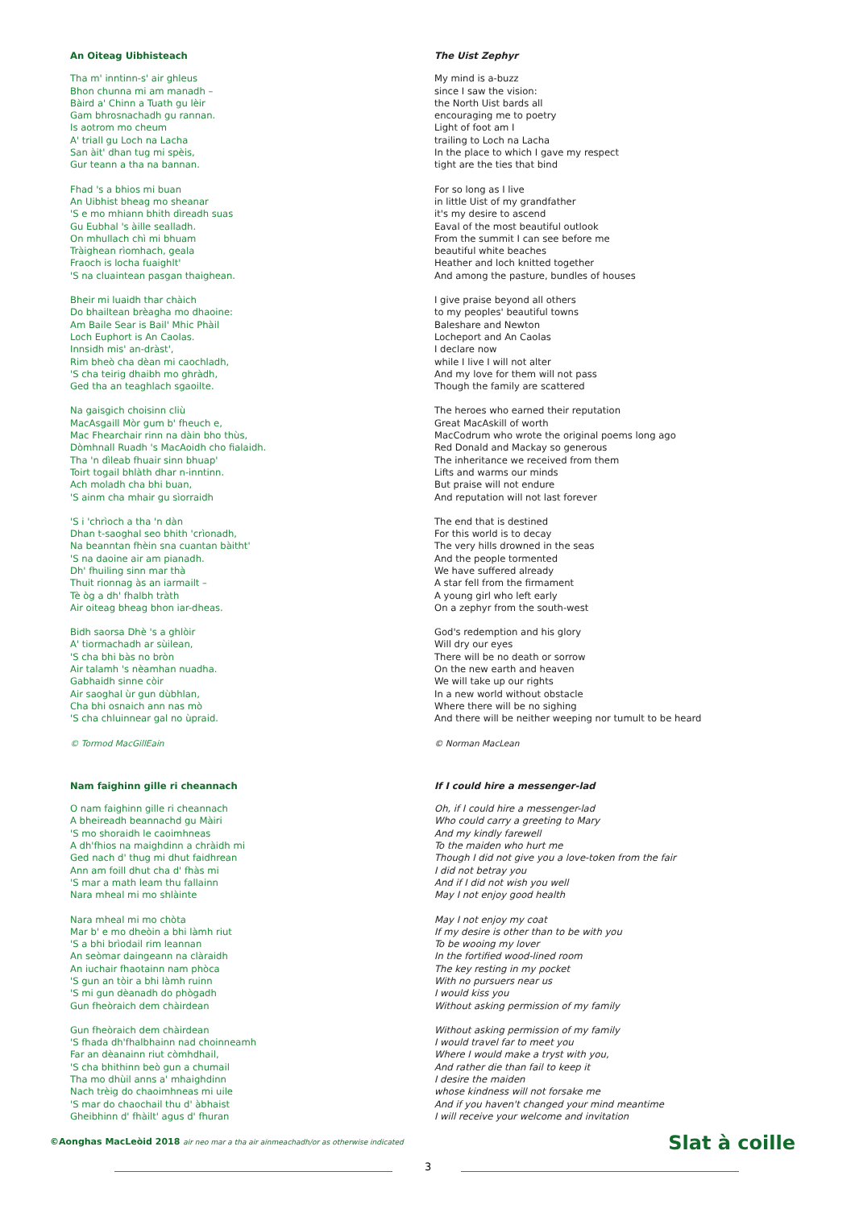An Oiteag Uibhisteach
Tha m' inntinn-s' air ghleus
Bhon chunna mi am manadh –
Bàird a' Chinn a Tuath gu lèir
Gam bhrosnachadh gu rannan.
Is aotrom mo cheum
A' triall gu Loch na Lacha
San àit' dhan tug mi spèis,
Gur teann a tha na bannan.
Fhad 's a bhios mi buan
An Uibhist bheag mo sheanar
'S e mo mhiann bhith dìreadh suas
Gu Eubhal 's àille sealladh.
On mhullach chì mi bhuam
Tràighean rìomhach, geala
Fraoch is locha fuaighlt'
'S na cluaintean pasgan thaighean.
Bheir mi luaidh thar chàich
Do bhailtean brèagha mo dhaoine:
Am Baile Sear is Bail' Mhic Phàil
Loch Euphort is An Caolas.
Innsidh mis' an-dràst',
Rim bheò cha dèan mi caochladh,
'S cha teirig dhaibh mo ghràdh,
Ged tha an teaghlach sgaoilte.
Na gaisgich choisinn cliù
MacAsgaill Mòr gum b' fheuch e,
Mac Fhearchair rinn na dàin bho thùs,
Dòmhnall Ruadh 's MacAoidh cho fialaidh.
Tha 'n dìleab fhuair sinn bhuap'
Toirt togail bhlàth dhar n-inntinn.
Ach moladh cha bhi buan,
'S ainm cha mhair gu sìorraidh
'S i 'chrìoch a tha 'n dàn
Dhan t-saoghal seo bhith 'crìonadh,
Na beanntan fhèin sna cuantan bàitht'
'S na daoine air am pianadh.
Dh' fhuiling sinn mar thà
Thuit rionnag às an iarmailt –
Tè òg a dh' fhalbh tràth
Air oiteag bheag bhon iar-dheas.
Bidh saorsa Dhè 's a ghlòir
A' tiormachadh ar sùilean,
'S cha bhi bàs no bròn
Air talamh 's nèamhan nuadha.
Gabhaidh sinne còir
Air saoghal ùr gun dùbhlan,
Cha bhi osnaich ann nas mò
'S cha chluinnear gal no ùpraid.
© Tormod MacGillEain
Nam faighinn gille ri cheannach
O nam faighinn gille ri cheannach
A bheireadh beannachd gu Màiri
'S mo shoraidh le caoimhneas
A dh'fhios na maighdinn a chràidh mi
Ged nach d' thug mi dhut faidhrean
Ann am foill dhut cha d' fhàs mi
'S mar a math leam thu fallainn
Nara mheal mi mo shlàinte
Nara mheal mi mo chòta
Mar b' e mo dheòin a bhi làmh riut
'S a bhi brìodail rim leannan
An seòmar daingeann na clàraidh
An iuchair fhaotainn nam phòca
'S gun an tòir a bhi làmh ruinn
'S mi gun dèanadh do phògadh
Gun fheòraich dem chàirdean
Gun fheòraich dem chàirdean
'S fhada dh'fhalbhainn nad choinneamh
Far an dèanainn riut còmhdhail,
'S cha bhithinn beò gun a chumail
Tha mo dhùil anns a' mhaighdinn
Nach trèig do chaoimhneas mi uile
'S mar do chaochail thu d' àbhaist
Gheibhinn d' fhàilt' agus d' fhuran
The Uist Zephyr
My mind is a-buzz
since I saw the vision:
the North Uist bards all
encouraging me to poetry
Light of foot am I
trailing to Loch na Lacha
In the place to which I gave my respect
tight are the ties that bind
For so long as I live
in little Uist of my grandfather
it's my desire to ascend
Eaval of the most beautiful outlook
From the summit I can see before me
beautiful white beaches
Heather and loch knitted together
And among the pasture, bundles of houses
I give praise beyond all others
to my peoples' beautiful towns
Baleshare and Newton
Locheport and An Caolas
I declare now
while I live I will not alter
And my love for them will not pass
Though the family are scattered
The heroes who earned their reputation
Great MacAskill of worth
MacCodrum who wrote the original poems long ago
Red Donald and Mackay so generous
The inheritance we received from them
Lifts and warms our minds
But praise will not endure
And reputation will not last forever
The end that is destined
For this world is to decay
The very hills drowned in the seas
And the people tormented
We have suffered already
A star fell from the firmament
A young girl who left early
On a zephyr from the south-west
God's redemption and his glory
Will dry our eyes
There will be no death or sorrow
On the new earth and heaven
We will take up our rights
In a new world without obstacle
Where there will be no sighing
And there will be neither weeping nor tumult to be heard
© Norman MacLean
If I could hire a messenger-lad
Oh, if I could hire a messenger-lad
Who could carry a greeting to Mary
And my kindly farewell
To the maiden who hurt me
Though I did not give you a love-token from the fair
I did not betray you
And if I did not wish you well
May I not enjoy good health
May I not enjoy my coat
If my desire is other than to be with you
To be wooing my lover
In the fortified wood-lined room
The key resting in my pocket
With no pursuers near us
I would kiss you
Without asking permission of my family
Without asking permission of my family
I would travel far to meet you
Where I would make a tryst with you,
And rather die than fail to keep it
I desire the maiden
whose kindness will not forsake me
And if you haven't changed your mind meantime
I will receive your welcome and invitation
©Aonghas MacLeòid 2018 air neo mar a tha air ainmeachadh/or as otherwise indicated
Slat à coille
3